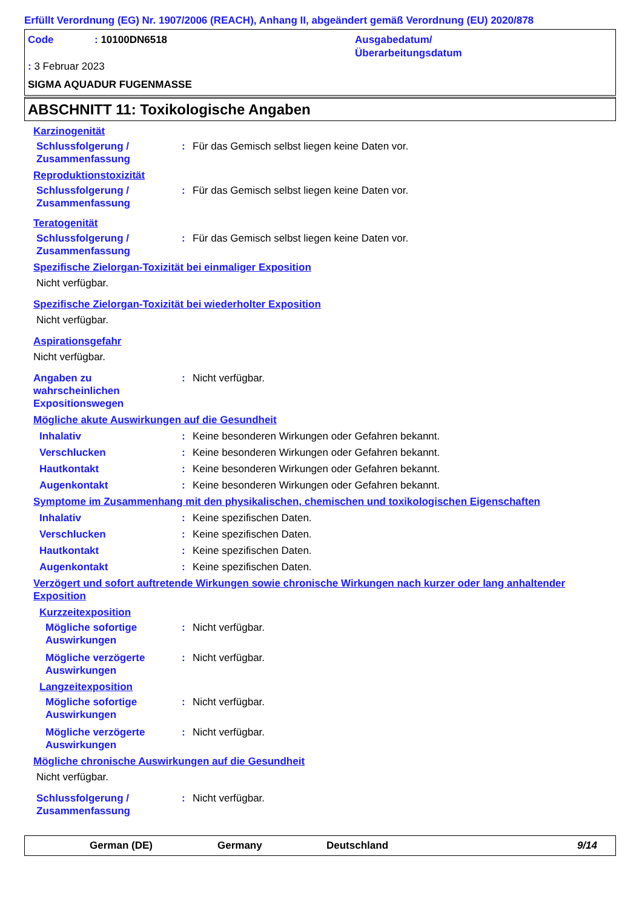Erfüllt Verordnung (EG) Nr. 1907/2006 (REACH), Anhang II, abgeändert gemäß Verordnung (EU) 2020/878
Code
: 10100DN6518
Ausgabedatum/
Überarbeitungsdatum
: 3 Februar 2023
SIGMA AQUADUR FUGENMASSE
ABSCHNITT 11: Toxikologische Angaben
Karzinogenität
Schlussfolgerung /
Zusammenfassung
: Für das Gemisch selbst liegen keine Daten vor.
Reproduktionstoxizität
Schlussfolgerung /
Zusammenfassung
: Für das Gemisch selbst liegen keine Daten vor.
Teratogenität
Schlussfolgerung /
Zusammenfassung
: Für das Gemisch selbst liegen keine Daten vor.
Spezifische Zielorgan-Toxizität bei einmaliger Exposition
Nicht verfügbar.
Spezifische Zielorgan-Toxizität bei wiederholter Exposition
Nicht verfügbar.
Aspirationsgefahr
Nicht verfügbar.
Angaben zu
wahrscheinlichen
Expositionswegen
: Nicht verfügbar.
Mögliche akute Auswirkungen auf die Gesundheit
Inhalativ : Keine besonderen Wirkungen oder Gefahren bekannt.
Verschlucken : Keine besonderen Wirkungen oder Gefahren bekannt.
Hautkontakt : Keine besonderen Wirkungen oder Gefahren bekannt.
Augenkontakt : Keine besonderen Wirkungen oder Gefahren bekannt.
Symptome im Zusammenhang mit den physikalischen, chemischen und toxikologischen Eigenschaften
Inhalativ : Keine spezifischen Daten.
Verschlucken : Keine spezifischen Daten.
Hautkontakt : Keine spezifischen Daten.
Augenkontakt : Keine spezifischen Daten.
Verzögert und sofort auftretende Wirkungen sowie chronische Wirkungen nach kurzer oder lang anhaltender Exposition
Kurzzeitexposition
Mögliche sofortige
Auswirkungen
: Nicht verfügbar.
Mögliche verzögerte
Auswirkungen
: Nicht verfügbar.
Langzeitexposition
Mögliche sofortige
Auswirkungen
: Nicht verfügbar.
Mögliche verzögerte
Auswirkungen
: Nicht verfügbar.
Mögliche chronische Auswirkungen auf die Gesundheit
Nicht verfügbar.
Schlussfolgerung /
Zusammenfassung
: Nicht verfügbar.
German (DE) Germany Deutschland 9/14